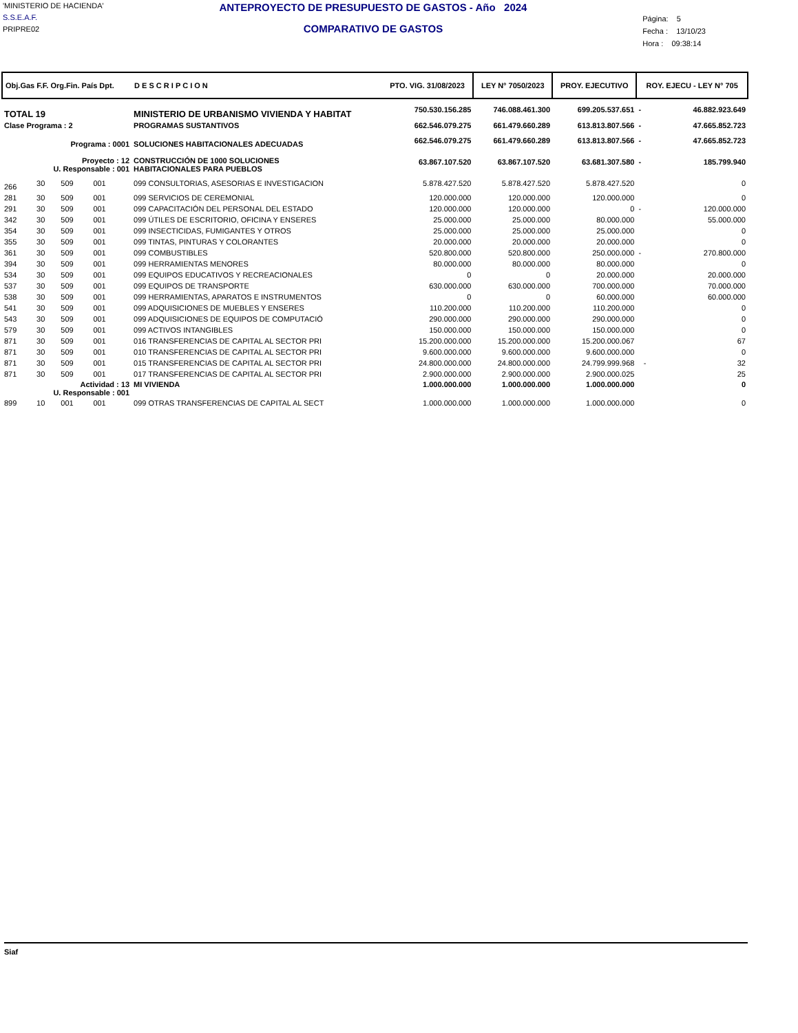'MINISTERIO DE HACIENDA'
S.S.E.A.F.
PRIPRE02
ANTEPROYECTO DE PRESUPUESTO DE GASTOS - Año 2024
COMPARATIVO DE GASTOS
Página: 5
Fecha : 13/10/23
Hora : 09:38:14
| Obj.Gas F.F. Org.Fin. País Dpt. | | | | | D E S C R I P C I O N | PTO. VIG. 31/08/2023 | LEY N° 7050/2023 | PROY. EJECUTIVO | ROY. EJECU - LEY N° 705 | |
| --- | --- | --- | --- | --- | --- | --- | --- | --- | --- | --- |
| TOTAL 19 | | | | | MINISTERIO DE URBANISMO VIVIENDA Y HABITAT | 750.530.156.285 | 746.088.461.300 | 699.205.537.651 | - | 46.882.923.649 |
| Clase Programa : 2 | | | | | PROGRAMAS SUSTANTIVOS | 662.546.079.275 | 661.479.660.289 | 613.813.807.566 | - | 47.665.852.723 |
| Programa : 0001 | | | | | SOLUCIONES HABITACIONALES ADECUADAS | 662.546.079.275 | 661.479.660.289 | 613.813.807.566 | - | 47.665.852.723 |
| Proyecto : 12 U. Responsable : 001 | | | | | CONSTRUCCIÓN DE 1000 SOLUCIONES HABITACIONALES PARA PUEBLOS | 63.867.107.520 | 63.867.107.520 | 63.681.307.580 | - | 185.799.940 |
| 266 | 30 | 509 | 001 | | 099 CONSULTORIAS, ASESORIAS E INVESTIGACION | 5.878.427.520 | 5.878.427.520 | 5.878.427.520 | | 0 |
| 281 | 30 | 509 | 001 | | 099 SERVICIOS DE CEREMONIAL | 120.000.000 | 120.000.000 | 120.000.000 | | 0 |
| 291 | 30 | 509 | 001 | | 099 CAPACITACIÓN DEL PERSONAL DEL ESTADO | 120.000.000 | 120.000.000 | 0 | - | 120.000.000 |
| 342 | 30 | 509 | 001 | | 099 ÚTILES DE ESCRITORIO, OFICINA Y ENSERES | 25.000.000 | 25.000.000 | 80.000.000 | | 55.000.000 |
| 354 | 30 | 509 | 001 | | 099 INSECTICIDAS, FUMIGANTES Y OTROS | 25.000.000 | 25.000.000 | 25.000.000 | | 0 |
| 355 | 30 | 509 | 001 | | 099 TINTAS, PINTURAS Y COLORANTES | 20.000.000 | 20.000.000 | 20.000.000 | | 0 |
| 361 | 30 | 509 | 001 | | 099 COMBUSTIBLES | 520.800.000 | 520.800.000 | 250.000.000 | - | 270.800.000 |
| 394 | 30 | 509 | 001 | | 099 HERRAMIENTAS MENORES | 80.000.000 | 80.000.000 | 80.000.000 | | 0 |
| 534 | 30 | 509 | 001 | | 099 EQUIPOS EDUCATIVOS Y RECREACIONALES | 0 | 0 | 20.000.000 | | 20.000.000 |
| 537 | 30 | 509 | 001 | | 099 EQUIPOS DE TRANSPORTE | 630.000.000 | 630.000.000 | 700.000.000 | | 70.000.000 |
| 538 | 30 | 509 | 001 | | 099 HERRAMIENTAS, APARATOS E INSTRUMENTOS | 0 | 0 | 60.000.000 | | 60.000.000 |
| 541 | 30 | 509 | 001 | | 099 ADQUISICIONES DE MUEBLES Y ENSERES | 110.200.000 | 110.200.000 | 110.200.000 | | 0 |
| 543 | 30 | 509 | 001 | | 099 ADQUISICIONES DE EQUIPOS DE COMPUTACIÓ | 290.000.000 | 290.000.000 | 290.000.000 | | 0 |
| 579 | 30 | 509 | 001 | | 099 ACTIVOS INTANGIBLES | 150.000.000 | 150.000.000 | 150.000.000 | | 0 |
| 871 | 30 | 509 | 001 | | 016 TRANSFERENCIAS DE CAPITAL AL SECTOR PRI | 15.200.000.000 | 15.200.000.000 | 15.200.000.067 | | 67 |
| 871 | 30 | 509 | 001 | | 010 TRANSFERENCIAS DE CAPITAL AL SECTOR PRI | 9.600.000.000 | 9.600.000.000 | 9.600.000.000 | | 0 |
| 871 | 30 | 509 | 001 | | 015 TRANSFERENCIAS DE CAPITAL AL SECTOR PRI | 24.800.000.000 | 24.800.000.000 | 24.799.999.968 | - | 32 |
| 871 | 30 | 509 | 001 | | 017 TRANSFERENCIAS DE CAPITAL AL SECTOR PRI | 2.900.000.000 | 2.900.000.000 | 2.900.000.025 | | 25 |
| Actividad : 13 U. Responsable : 001 | | | | | MI VIVIENDA | 1.000.000.000 | 1.000.000.000 | 1.000.000.000 | | 0 |
| 899 | 10 | 001 | 001 | | 099 OTRAS TRANSFERENCIAS DE CAPITAL AL SECT | 1.000.000.000 | 1.000.000.000 | 1.000.000.000 | | 0 |
Siaf